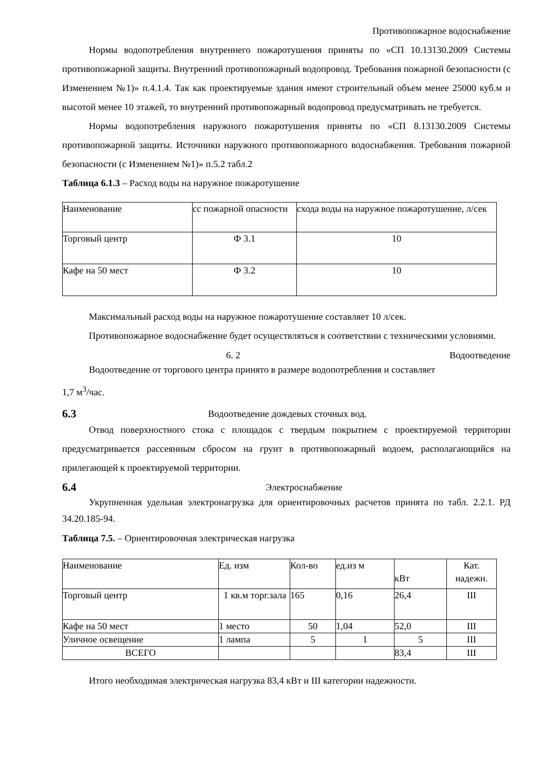Противопожарное водоснабжение
Нормы водопотребления внутреннего пожаротушения приняты по «СП 10.13130.2009 Системы противопожарной защиты. Внутренний противопожарный водопровод. Требования пожарной безопасности (с Изменением №1)» п.4.1.4. Так как проектируемые здания имеют строительный объем менее 25000 куб.м и высотой менее 10 этажей, то внутренний противопожарный водопровод предусматривать не требуется.
Нормы водопотребления наружного пожаротушения приняты по «СП 8.13130.2009 Системы противопожарной защиты. Источники наружного противопожарного водоснабжения. Требования пожарной безопасности (с Изменением №1)» п.5.2 табл.2
Таблица 6.1.3 – Расход воды на наружное пожаротушение
| Наименование | сс пожарной опасности | схода воды на наружное пожаротушение, л/сек |
| Торговый центр | Ф 3.1 | 10 |
| Кафе на 50 мест | Ф 3.2 | 10 |
Максимальный расход воды на наружное пожаротушение составляет 10 л/сек.
Противопожарное водоснабжение будет осуществляться в соответствии с техническими условиями.
6. 2 Водоотведение
Водоотведение от торгового центра принято в размере водопотребления и составляет
1,7 м<sup>3</sup>/час.
6.3 Водоотведение дождевых сточных вод.
Отвод поверхностного стока с площадок с твердым покрытием с проектируемой территории предусматривается рассеянным сбросом на грунт в противопожарный водоем, располагающийся на прилегающей к проектируемой территории.
6.4 Электроснабжение
Укрупненная удельная электронагрузка для ориентировочных расчетов принята по табл. 2.2.1. РД 34.20.185-94.
Таблица 7.5. – Ориентировочная электрическая нагрузка
| Наименование | Ед. изм | Кол-во | ед.из м | кВт | Кат. надежн. |
| Торговый центр | 1 кв.м торг.зала | 165 | 0,16 | 26,4 | III |
| Кафе на 50 мест | 1 место | 50 | 1,04 | 52,0 | III |
| Уличное освещение | 1 лампа | 5 | 1 | 5 | III |
| ВСЕГО | | | | 83,4 | III |
Итого необходимая электрическая нагрузка 83,4 кВт и III категории надежности.